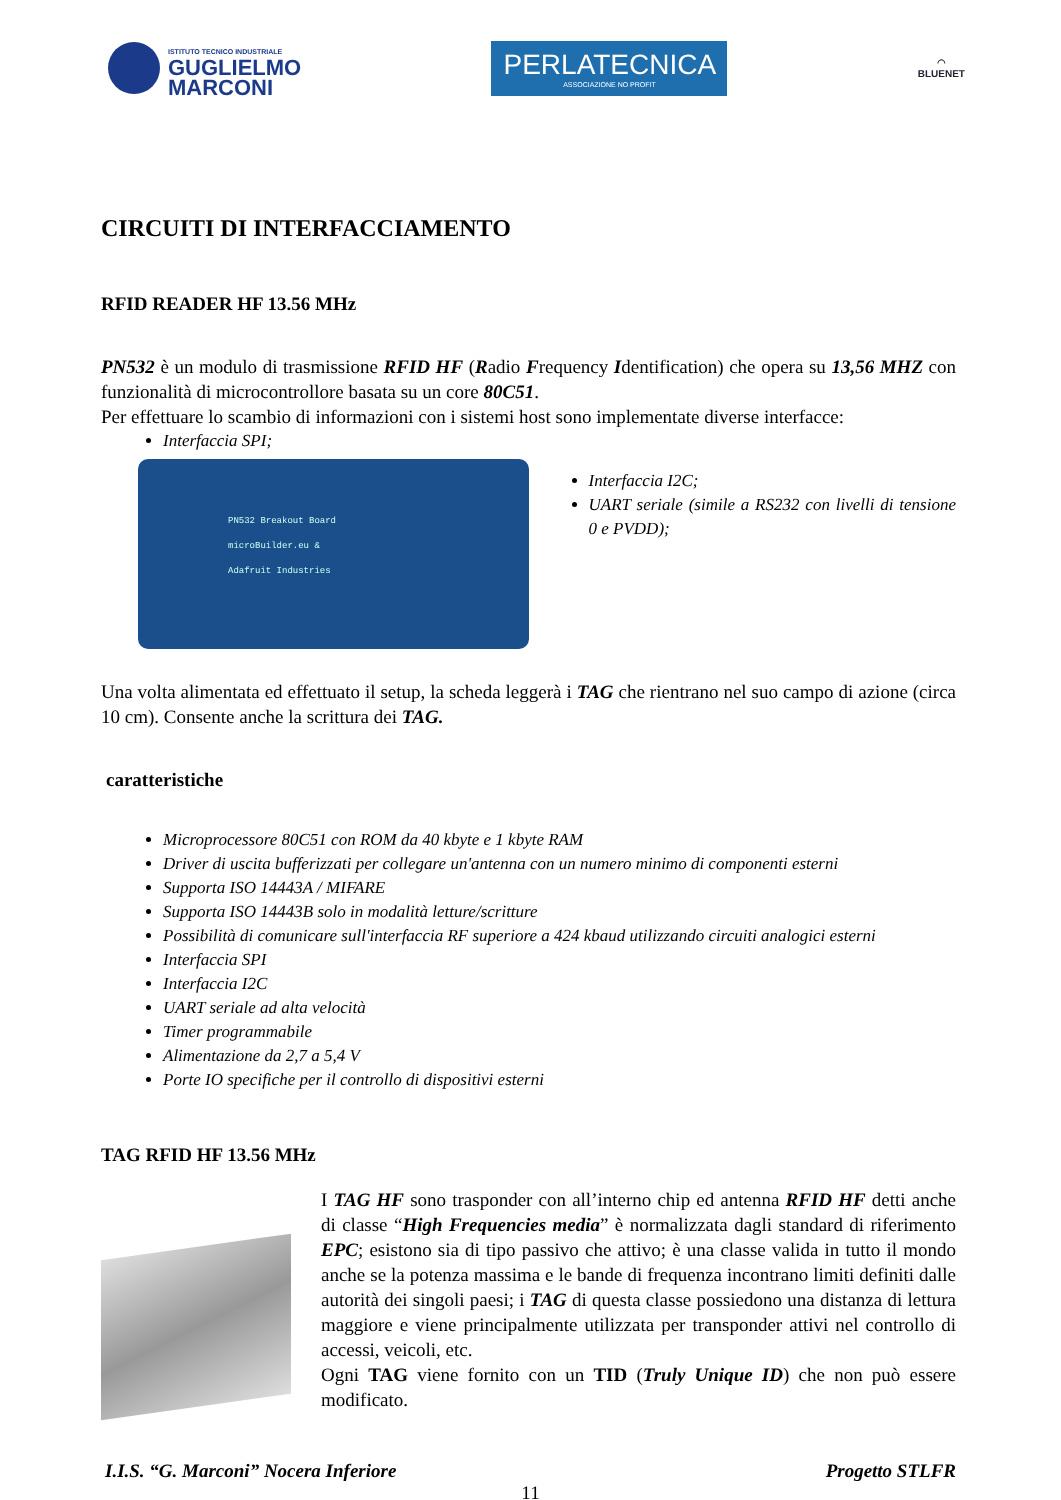ISTITUTO TECNICO INDUSTRIALE
GUGLIELMO
MARCONI
PERLATECNICA
ASSOCIAZIONE NO PROFIT
◠
BLUENET
CIRCUITI DI INTERFACCIAMENTO
RFID READER HF 13.56 MHz
PN532 è un modulo di trasmissione RFID HF (Radio Frequency Identification) che opera su 13,56 MHZ con funzionalità di microcontrollore basata su un core 80C51.
Per effettuare lo scambio di informazioni con i sistemi host sono implementate diverse interfacce:
Interfaccia SPI;
PN532 Breakout Board
microBuilder.eu &
Adafruit Industries
Interfaccia I2C;
UART seriale (simile a RS232 con livelli di tensione 0 e PVDD);
Una volta alimentata ed effettuato il setup, la scheda leggerà i TAG che rientrano nel suo campo di azione (circa 10 cm). Consente anche la scrittura dei TAG.
caratteristiche
Microprocessore 80C51 con ROM da 40 kbyte e 1 kbyte RAM
Driver di uscita bufferizzati per collegare un'antenna con un numero minimo di componenti esterni
Supporta ISO 14443A / MIFARE
Supporta ISO 14443B solo in modalità letture/scritture
Possibilità di comunicare sull'interfaccia RF superiore a 424 kbaud utilizzando circuiti analogici esterni
Interfaccia SPI
Interfaccia I2C
UART seriale ad alta velocità
Timer programmabile
Alimentazione da 2,7 a 5,4 V
Porte IO specifiche per il controllo di dispositivi esterni
TAG RFID HF 13.56 MHz
I TAG HF sono trasponder con all’interno chip ed antenna RFID HF detti anche di classe “High Frequencies media” è normalizzata dagli standard di riferimento EPC; esistono sia di tipo passivo che attivo; è una classe valida in tutto il mondo anche se la potenza massima e le bande di frequenza incontrano limiti definiti dalle autorità dei singoli paesi; i TAG di questa classe possiedono una distanza di lettura maggiore e viene principalmente utilizzata per transponder attivi nel controllo di accessi, veicoli, etc.
Ogni TAG viene fornito con un TID (Truly Unique ID) che non può essere modificato.
I.I.S. “G. Marconi” Nocera Inferiore Progetto STLFR
11